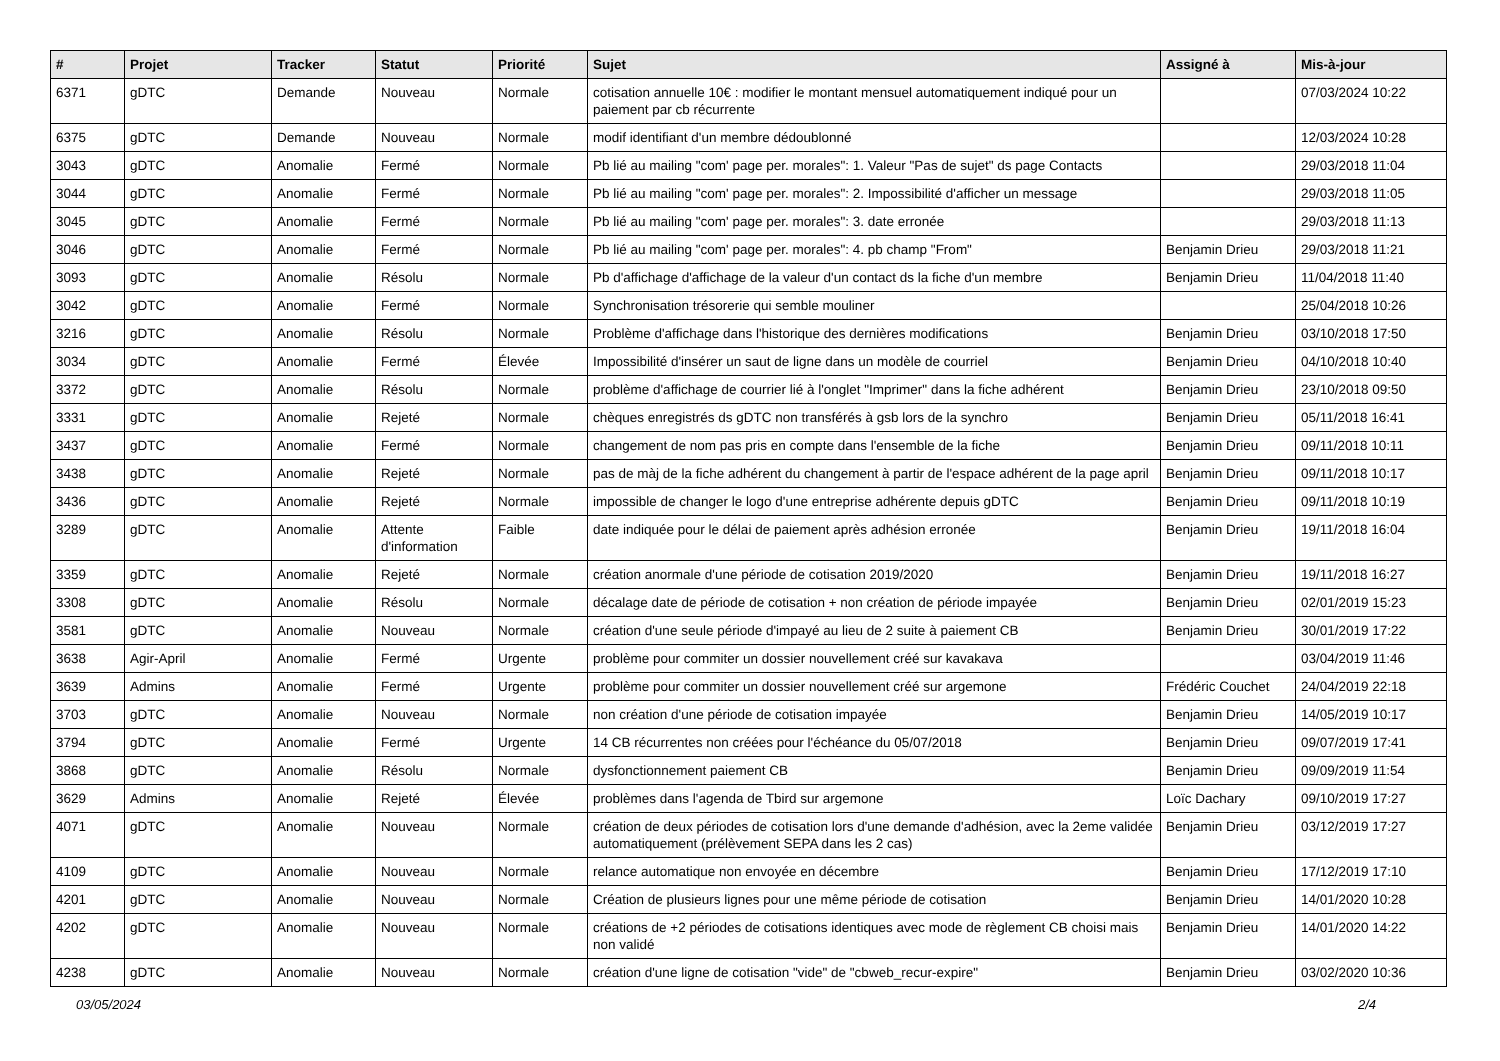| # | Projet | Tracker | Statut | Priorité | Sujet | Assigné à | Mis-à-jour |
| --- | --- | --- | --- | --- | --- | --- | --- |
| 6371 | gDTC | Demande | Nouveau | Normale | cotisation annuelle 10€ : modifier le montant mensuel automatiquement indiqué pour un paiement par cb récurrente | | 07/03/2024 10:22 |
| 6375 | gDTC | Demande | Nouveau | Normale | modif identifiant d'un membre dédoublonné | | 12/03/2024 10:28 |
| 3043 | gDTC | Anomalie | Fermé | Normale | Pb lié au mailing "com' page per. morales": 1. Valeur "Pas de sujet" ds page Contacts | | 29/03/2018 11:04 |
| 3044 | gDTC | Anomalie | Fermé | Normale | Pb lié au mailing "com' page per. morales": 2. Impossibilité d'afficher un message | | 29/03/2018 11:05 |
| 3045 | gDTC | Anomalie | Fermé | Normale | Pb lié au mailing "com' page per. morales": 3. date erronée | | 29/03/2018 11:13 |
| 3046 | gDTC | Anomalie | Fermé | Normale | Pb lié au mailing "com' page per. morales": 4. pb champ "From" | Benjamin Drieu | 29/03/2018 11:21 |
| 3093 | gDTC | Anomalie | Résolu | Normale | Pb d'affichage d'affichage de la valeur d'un contact ds la fiche d'un membre | Benjamin Drieu | 11/04/2018 11:40 |
| 3042 | gDTC | Anomalie | Fermé | Normale | Synchronisation trésorerie qui semble mouliner | | 25/04/2018 10:26 |
| 3216 | gDTC | Anomalie | Résolu | Normale | Problème d'affichage dans l'historique des dernières modifications | Benjamin Drieu | 03/10/2018 17:50 |
| 3034 | gDTC | Anomalie | Fermé | Élevée | Impossibilité d'insérer un saut de ligne dans un modèle de courriel | Benjamin Drieu | 04/10/2018 10:40 |
| 3372 | gDTC | Anomalie | Résolu | Normale | problème d'affichage de courrier lié à l'onglet "Imprimer" dans la fiche adhérent | Benjamin Drieu | 23/10/2018 09:50 |
| 3331 | gDTC | Anomalie | Rejeté | Normale | chèques enregistrés ds gDTC non transférés à gsb lors de la synchro | Benjamin Drieu | 05/11/2018 16:41 |
| 3437 | gDTC | Anomalie | Fermé | Normale | changement de nom pas pris en compte dans l'ensemble de la fiche | Benjamin Drieu | 09/11/2018 10:11 |
| 3438 | gDTC | Anomalie | Rejeté | Normale | pas de màj de la fiche adhérent du changement à partir de l'espace adhérent de la page april | Benjamin Drieu | 09/11/2018 10:17 |
| 3436 | gDTC | Anomalie | Rejeté | Normale | impossible de changer le logo d'une entreprise adhérente depuis gDTC | Benjamin Drieu | 09/11/2018 10:19 |
| 3289 | gDTC | Anomalie | Attente d'information | Faible | date indiquée pour le délai de paiement après adhésion erronée | Benjamin Drieu | 19/11/2018 16:04 |
| 3359 | gDTC | Anomalie | Rejeté | Normale | création anormale d'une période de cotisation 2019/2020 | Benjamin Drieu | 19/11/2018 16:27 |
| 3308 | gDTC | Anomalie | Résolu | Normale | décalage date de période de cotisation + non création de période impayée | Benjamin Drieu | 02/01/2019 15:23 |
| 3581 | gDTC | Anomalie | Nouveau | Normale | création d'une seule période d'impayé au lieu de 2 suite à paiement CB | Benjamin Drieu | 30/01/2019 17:22 |
| 3638 | Agir-April | Anomalie | Fermé | Urgente | problème pour commiter un dossier nouvellement créé sur kavakava | | 03/04/2019 11:46 |
| 3639 | Admins | Anomalie | Fermé | Urgente | problème pour commiter un dossier nouvellement créé sur argemone | Frédéric Couchet | 24/04/2019 22:18 |
| 3703 | gDTC | Anomalie | Nouveau | Normale | non création d'une période de cotisation impayée | Benjamin Drieu | 14/05/2019 10:17 |
| 3794 | gDTC | Anomalie | Fermé | Urgente | 14 CB récurrentes non créées pour l'échéance du 05/07/2018 | Benjamin Drieu | 09/07/2019 17:41 |
| 3868 | gDTC | Anomalie | Résolu | Normale | dysfonctionnement paiement CB | Benjamin Drieu | 09/09/2019 11:54 |
| 3629 | Admins | Anomalie | Rejeté | Élevée | problèmes dans l'agenda de Tbird sur argemone | Loïc Dachary | 09/10/2019 17:27 |
| 4071 | gDTC | Anomalie | Nouveau | Normale | création de deux périodes de cotisation lors d'une demande d'adhésion, avec la 2eme validée automatiquement (prélèvement SEPA dans les 2 cas) | Benjamin Drieu | 03/12/2019 17:27 |
| 4109 | gDTC | Anomalie | Nouveau | Normale | relance automatique non envoyée en décembre | Benjamin Drieu | 17/12/2019 17:10 |
| 4201 | gDTC | Anomalie | Nouveau | Normale | Création de plusieurs lignes pour une même période de cotisation | Benjamin Drieu | 14/01/2020 10:28 |
| 4202 | gDTC | Anomalie | Nouveau | Normale | créations de +2 périodes de cotisations identiques avec mode de règlement CB choisi mais non validé | Benjamin Drieu | 14/01/2020 14:22 |
| 4238 | gDTC | Anomalie | Nouveau | Normale | création d'une ligne de cotisation "vide" de "cbweb_recur-expire" | Benjamin Drieu | 03/02/2020 10:36 |
03/05/2024 2/4